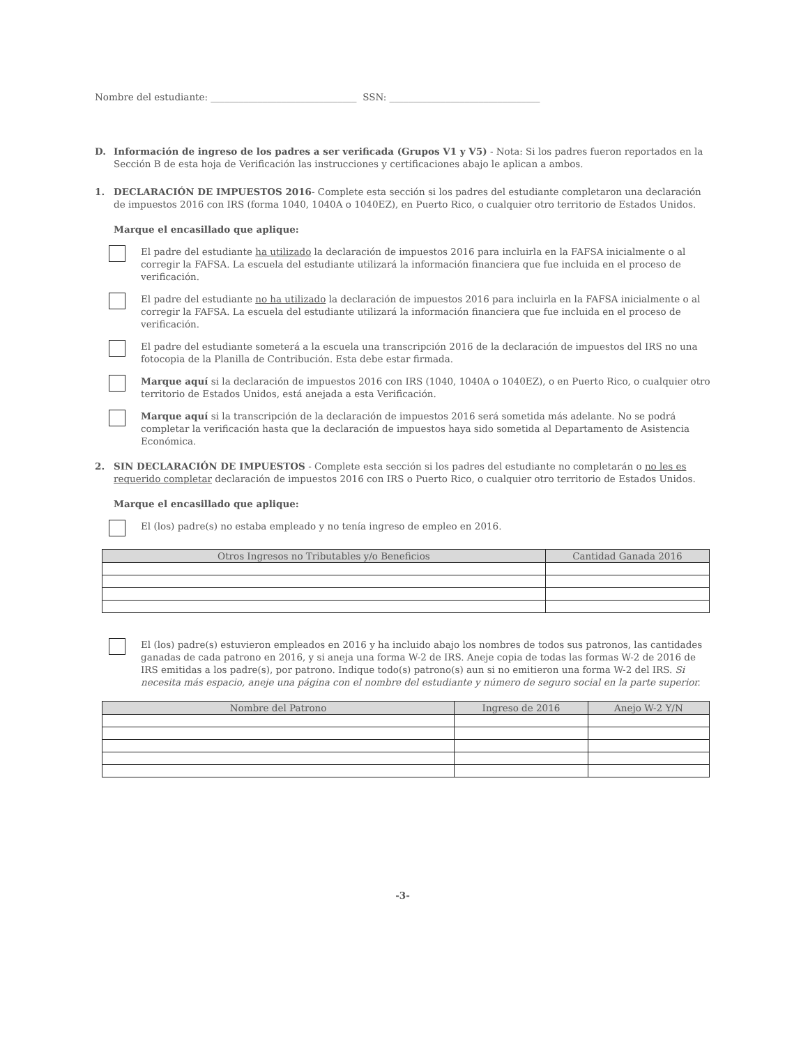Nombre del estudiante: _______________________________ SSN: ________________________________
D. Información de ingreso de los padres a ser verificada (Grupos V1 y V5) - Nota: Si los padres fueron reportados en la Sección B de esta hoja de Verificación las instrucciones y certificaciones abajo le aplican a ambos.
1. DECLARACIÓN DE IMPUESTOS 2016- Complete esta sección si los padres del estudiante completaron una declaración de impuestos 2016 con IRS (forma 1040, 1040A o 1040EZ), en Puerto Rico, o cualquier otro territorio de Estados Unidos.
Marque el encasillado que aplique:
El padre del estudiante ha utilizado la declaración de impuestos 2016 para incluirla en la FAFSA inicialmente o al corregir la FAFSA. La escuela del estudiante utilizará la información financiera que fue incluida en el proceso de verificación.
El padre del estudiante no ha utilizado la declaración de impuestos 2016 para incluirla en la FAFSA inicialmente o al corregir la FAFSA. La escuela del estudiante utilizará la información financiera que fue incluida en el proceso de verificación.
El padre del estudiante someterá a la escuela una transcripción 2016 de la declaración de impuestos del IRS no una fotocopia de la Planilla de Contribución. Esta debe estar firmada.
Marque aquí si la declaración de impuestos 2016 con IRS (1040, 1040A o 1040EZ), o en Puerto Rico, o cualquier otro territorio de Estados Unidos, está anejada a esta Verificación.
Marque aquí si la transcripción de la declaración de impuestos 2016 será sometida más adelante. No se podrá completar la verificación hasta que la declaración de impuestos haya sido sometida al Departamento de Asistencia Económica.
2. SIN DECLARACIÓN DE IMPUESTOS - Complete esta sección si los padres del estudiante no completarán o no les es requerido completar declaración de impuestos 2016 con IRS o Puerto Rico, o cualquier otro territorio de Estados Unidos.
Marque el encasillado que aplique:
El (los) padre(s) no estaba empleado y no tenía ingreso de empleo en 2016.
| Otros Ingresos no Tributables y/o Beneficios | Cantidad Ganada 2016 |
| --- | --- |
El (los) padre(s) estuvieron empleados en 2016 y ha incluido abajo los nombres de todos sus patronos, las cantidades ganadas de cada patrono en 2016, y si aneja una forma W-2 de IRS. Aneje copia de todas las formas W-2 de 2016 de IRS emitidas a los padre(s), por patrono. Indique todo(s) patrono(s) aun si no emitieron una forma W-2 del IRS. Si necesita más espacio, aneje una página con el nombre del estudiante y número de seguro social en la parte superior.
| Nombre del Patrono | Ingreso de 2016 | Anejo W-2 Y/N |
| --- | --- | --- |
-3-